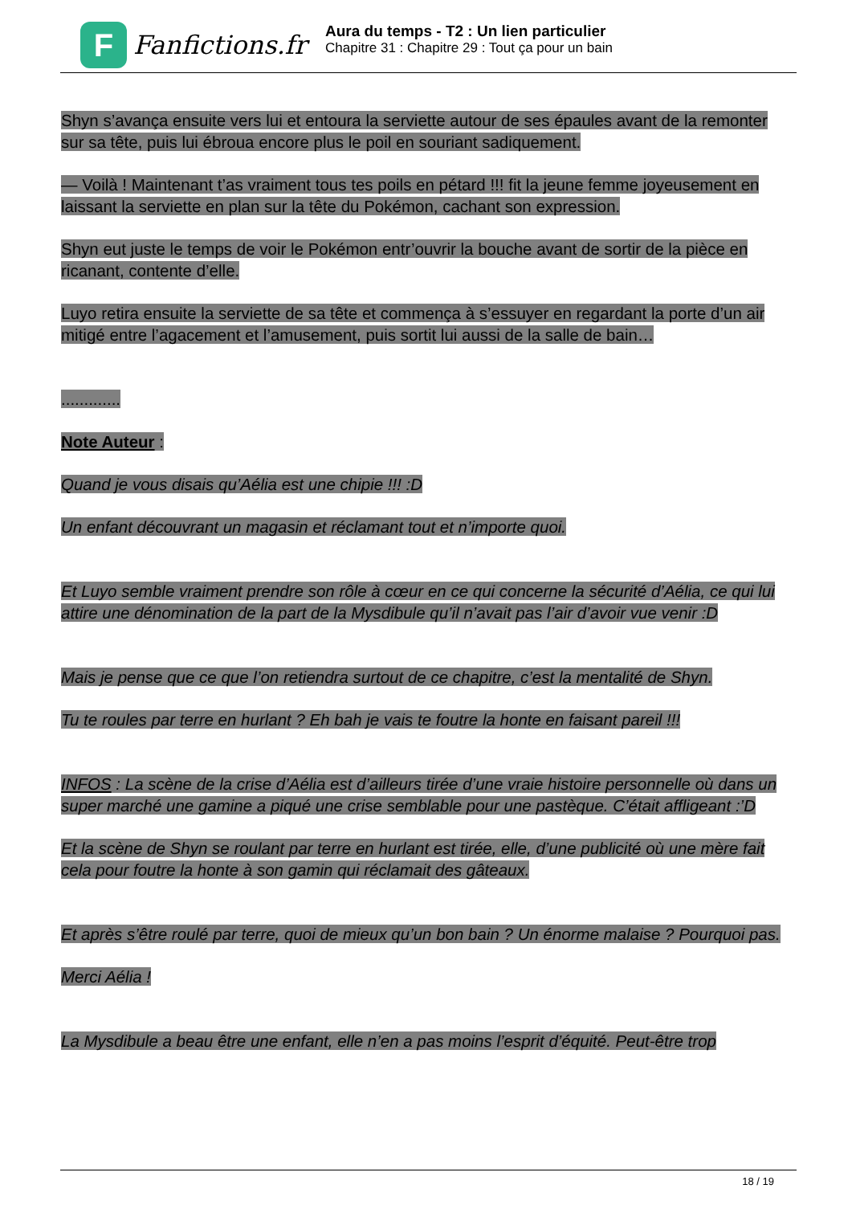F
Fanfictions.fr
Aura du temps - T2 : Un lien particulier
Chapitre 31 : Chapitre 29 : Tout ça pour un bain
Shyn s’avança ensuite vers lui et entoura la serviette autour de ses épaules avant de la remonter sur sa tête, puis lui ébroua encore plus le poil en souriant sadiquement.
— Voilà ! Maintenant t’as vraiment tous tes poils en pétard !!! fit la jeune femme joyeusement en laissant la serviette en plan sur la tête du Pokémon, cachant son expression.
Shyn eut juste le temps de voir le Pokémon entr’ouvrir la bouche avant de sortir de la pièce en ricanant, contente d’elle.
Luyo retira ensuite la serviette de sa tête et commença à s’essuyer en regardant la porte d’un air mitigé entre l’agacement et l’amusement, puis sortit lui aussi de la salle de bain…
.............
Note Auteur :
Quand je vous disais qu’Aélia est une chipie !!! :D
Un enfant découvrant un magasin et réclamant tout et n’importe quoi.
Et Luyo semble vraiment prendre son rôle à cœur en ce qui concerne la sécurité d’Aélia, ce qui lui attire une dénomination de la part de la Mysdibule qu’il n’avait pas l’air d’avoir vue venir :D
Mais je pense que ce que l’on retiendra surtout de ce chapitre, c’est la mentalité de Shyn.
Tu te roules par terre en hurlant ? Eh bah je vais te foutre la honte en faisant pareil !!!
INFOS : La scène de la crise d’Aélia est d’ailleurs tirée d’une vraie histoire personnelle où dans un super marché une gamine a piqué une crise semblable pour une pastèque. C’était affligeant :’D
Et la scène de Shyn se roulant par terre en hurlant est tirée, elle, d’une publicité où une mère fait cela pour foutre la honte à son gamin qui réclamait des gâteaux.
Et après s’être roulé par terre, quoi de mieux qu’un bon bain ? Un énorme malaise ? Pourquoi pas.
Merci Aélia !
La Mysdibule a beau être une enfant, elle n’en a pas moins l’esprit d’équité. Peut-être trop
18 / 19